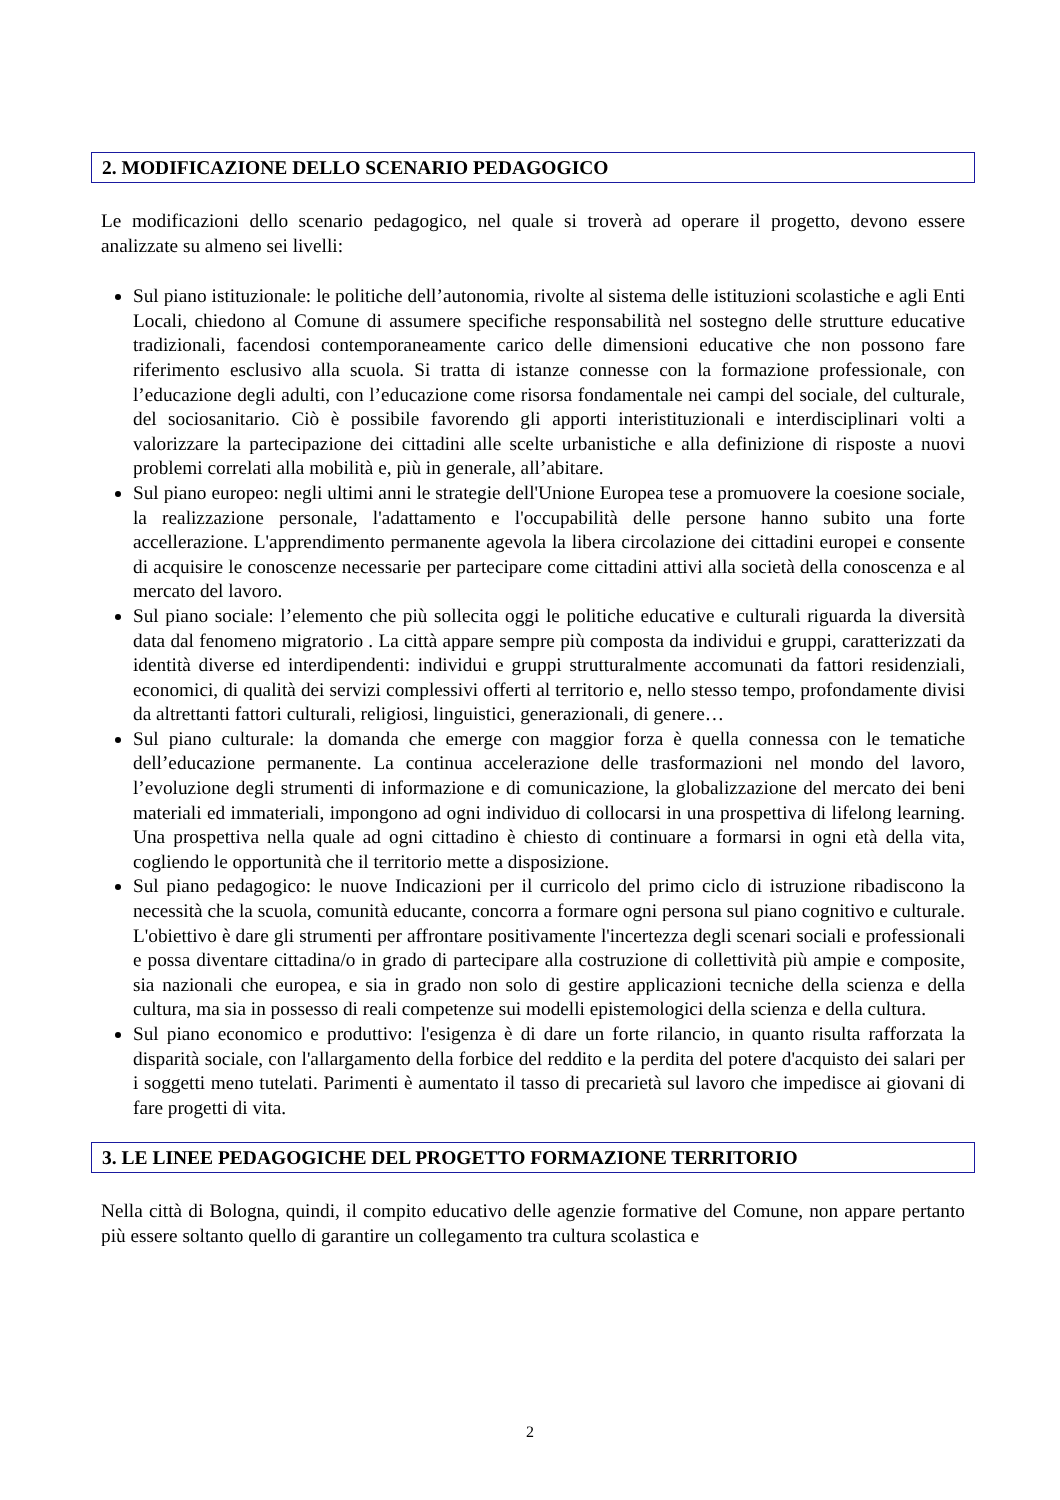2. MODIFICAZIONE DELLO SCENARIO PEDAGOGICO
Le modificazioni dello scenario pedagogico, nel quale si troverà ad operare il progetto, devono essere analizzate su almeno sei livelli:
Sul piano istituzionale: le politiche dell’autonomia, rivolte al sistema delle istituzioni scolastiche e agli Enti Locali, chiedono al Comune di assumere specifiche responsabilità nel sostegno delle strutture educative tradizionali, facendosi contemporaneamente carico delle dimensioni educative che non possono fare riferimento esclusivo alla scuola. Si tratta di istanze connesse con la formazione professionale, con l’educazione degli adulti, con l’educazione come risorsa fondamentale nei campi del sociale, del culturale, del sociosanitario. Ciò è possibile favorendo gli apporti interistituzionali e interdisciplinari volti a valorizzare la partecipazione dei cittadini alle scelte urbanistiche e alla definizione di risposte a nuovi problemi correlati alla mobilità e, più in generale, all’abitare.
Sul piano europeo: negli ultimi anni le strategie dell'Unione Europea tese a promuovere la coesione sociale, la realizzazione personale, l'adattamento e l'occupabilità delle persone hanno subito una forte accellerazione. L'apprendimento permanente agevola la libera circolazione dei cittadini europei e consente di acquisire le conoscenze necessarie per partecipare come cittadini attivi alla società della conoscenza e al mercato del lavoro.
Sul piano sociale: l’elemento che più sollecita oggi le politiche educative e culturali riguarda la diversità data dal fenomeno migratorio . La città appare sempre più composta da individui e gruppi, caratterizzati da identità diverse ed interdipendenti: individui e gruppi strutturalmente accomunati da fattori residenziali, economici, di qualità dei servizi complessivi offerti al territorio e, nello stesso tempo, profondamente divisi da altrettanti fattori culturali, religiosi, linguistici, generazionali, di genere…
Sul piano culturale: la domanda che emerge con maggior forza è quella connessa con le tematiche dell’educazione permanente. La continua accelerazione delle trasformazioni nel mondo del lavoro, l’evoluzione degli strumenti di informazione e di comunicazione, la globalizzazione del mercato dei beni materiali ed immateriali, impongono ad ogni individuo di collocarsi in una prospettiva di lifelong learning. Una prospettiva nella quale ad ogni cittadino è chiesto di continuare a formarsi in ogni età della vita, cogliendo le opportunità che il territorio mette a disposizione.
Sul piano pedagogico: le nuove Indicazioni per il curricolo del primo ciclo di istruzione ribadiscono la necessità che la scuola, comunità educante, concorra a formare ogni persona sul piano cognitivo e culturale. L'obiettivo è dare gli strumenti per affrontare positivamente l'incertezza degli scenari sociali e professionali e possa diventare cittadina/o in grado di partecipare alla costruzione di collettività più ampie e composite, sia nazionali che europea, e sia in grado non solo di gestire applicazioni tecniche della scienza e della cultura, ma sia in possesso di reali competenze sui modelli epistemologici della scienza e della cultura.
Sul piano economico e produttivo: l'esigenza è di dare un forte rilancio, in quanto risulta rafforzata la disparità sociale, con l'allargamento della forbice del reddito e la perdita del potere d'acquisto dei salari per i soggetti meno tutelati. Parimenti è aumentato il tasso di precarietà sul lavoro che impedisce ai giovani di fare progetti di vita.
3. LE LINEE PEDAGOGICHE DEL PROGETTO FORMAZIONE TERRITORIO
Nella città di Bologna, quindi, il compito educativo delle agenzie formative del Comune, non appare pertanto più essere soltanto quello di garantire un collegamento tra cultura scolastica e
2